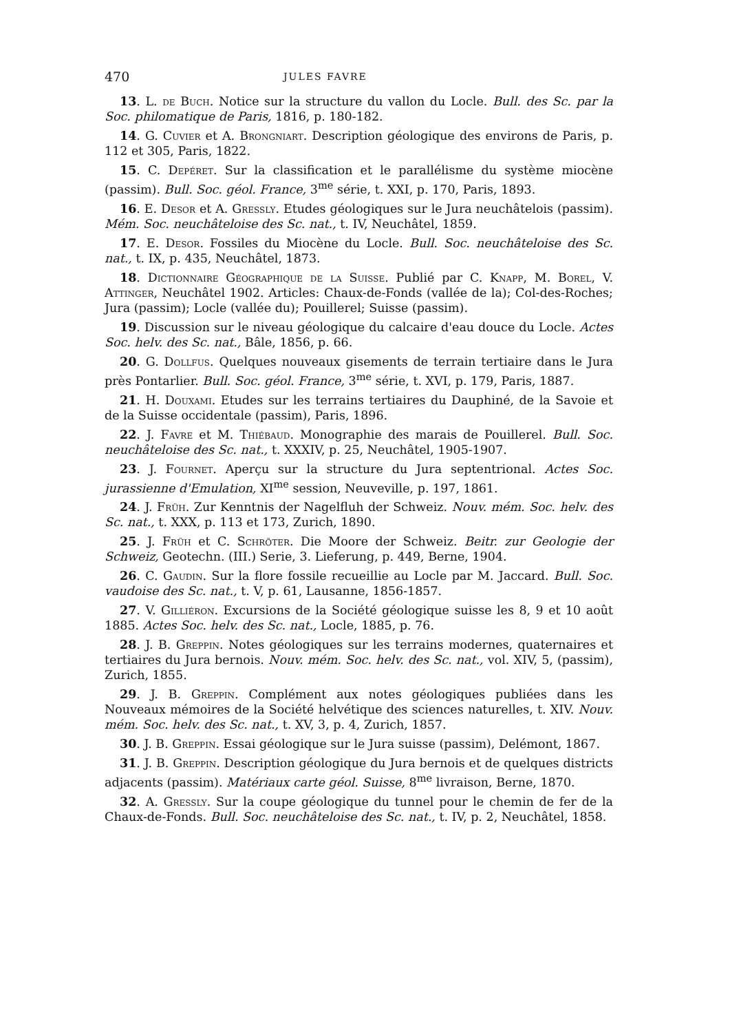470 JULES FAVRE
13. L. de Buch. Notice sur la structure du vallon du Locle. Bull. des Sc. par la Soc. philomatique de Paris, 1816, p. 180-182.
14. G. Cuvier et A. Brongniart. Description géologique des environs de Paris, p. 112 et 305, Paris, 1822.
15. C. Depéret. Sur la classification et le parallélisme du système miocène (passim). Bull. Soc. géol. France, 3<sup>me</sup> série, t. XXI, p. 170, Paris, 1893.
16. E. Desor et A. Gressly. Etudes géologiques sur le Jura neuchâtelois (passim). Mém. Soc. neuchâteloise des Sc. nat., t. IV, Neuchâtel, 1859.
17. E. Desor. Fossiles du Miocène du Locle. Bull. Soc. neuchâteloise des Sc. nat., t. IX, p. 435, Neuchâtel, 1873.
18. Dictionnaire Géographique de la Suisse. Publié par C. Knapp, M. Borel, V. Attinger, Neuchâtel 1902. Articles: Chaux-de-Fonds (vallée de la); Col-des-Roches; Jura (passim); Locle (vallée du); Pouillerel; Suisse (passim).
19. Discussion sur le niveau géologique du calcaire d'eau douce du Locle. Actes Soc. helv. des Sc. nat., Bâle, 1856, p. 66.
20. G. Dollfus. Quelques nouveaux gisements de terrain tertiaire dans le Jura près Pontarlier. Bull. Soc. géol. France, 3<sup>me</sup> série, t. XVI, p. 179, Paris, 1887.
21. H. Douxami. Etudes sur les terrains tertiaires du Dauphiné, de la Savoie et de la Suisse occidentale (passim), Paris, 1896.
22. J. Favre et M. Thiébaud. Monographie des marais de Pouillerel. Bull. Soc. neuchâteloise des Sc. nat., t. XXXIV, p. 25, Neuchâtel, 1905-1907.
23. J. Fournet. Aperçu sur la structure du Jura septentrional. Actes Soc. jurassienne d'Emulation, XI<sup>me</sup> session, Neuveville, p. 197, 1861.
24. J. Früh. Zur Kenntnis der Nagelfluh der Schweiz. Nouv. mém. Soc. helv. des Sc. nat., t. XXX, p. 113 et 173, Zurich, 1890.
25. J. Früh et C. Schröter. Die Moore der Schweiz. Beitr. zur Geologie der Schweiz, Geotechn. (III.) Serie, 3. Lieferung, p. 449, Berne, 1904.
26. C. Gaudin. Sur la flore fossile recueillie au Locle par M. Jaccard. Bull. Soc. vaudoise des Sc. nat., t. V, p. 61, Lausanne, 1856-1857.
27. V. Gilliéron. Excursions de la Société géologique suisse les 8, 9 et 10 août 1885. Actes Soc. helv. des Sc. nat., Locle, 1885, p. 76.
28. J. B. Greppin. Notes géologiques sur les terrains modernes, quaternaires et tertiaires du Jura bernois. Nouv. mém. Soc. helv. des Sc. nat., vol. XIV, 5, (passim), Zurich, 1855.
29. J. B. Greppin. Complément aux notes géologiques publiées dans les Nouveaux mémoires de la Société helvétique des sciences naturelles, t. XIV. Nouv. mém. Soc. helv. des Sc. nat., t. XV, 3, p. 4, Zurich, 1857.
30. J. B. Greppin. Essai géologique sur le Jura suisse (passim), Delémont, 1867.
31. J. B. Greppin. Description géologique du Jura bernois et de quelques districts adjacents (passim). Matériaux carte géol. Suisse, 8<sup>me</sup> livraison, Berne, 1870.
32. A. Gressly. Sur la coupe géologique du tunnel pour le chemin de fer de la Chaux-de-Fonds. Bull. Soc. neuchâteloise des Sc. nat., t. IV, p. 2, Neuchâtel, 1858.